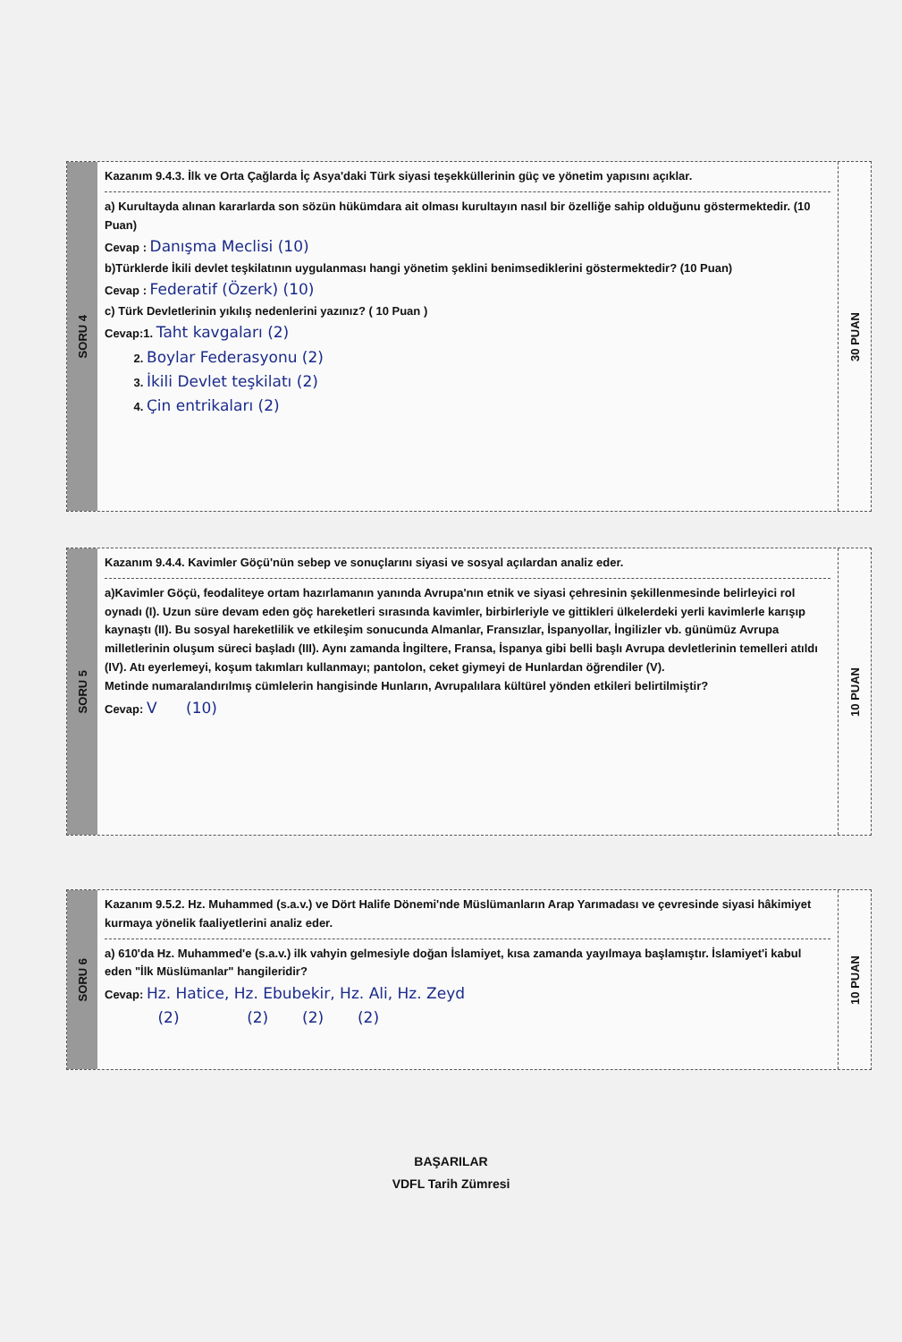SORU 4
Kazanım 9.4.3. İlk ve Orta Çağlarda İç Asya'daki Türk siyasi teşekküllerinin güç ve yönetim yapısını açıklar.
a) Kurultayda alınan kararlarda son sözün hükümdara ait olması kurultayın nasıl bir özelliğe sahip olduğunu göstermektedir. (10 Puan)
Cevap : Danışma Meclisi (10)
b)Türklerde İkili devlet teşkilatının uygulanması hangi yönetim şeklini benimsediklerini göstermektedir? (10 Puan)
Cevap : Federatif (Özerk) (10)
c) Türk Devletlerinin yıkılış nedenlerini yazınız? ( 10 Puan )
Cevap:1. Taht kavgaları (2)
2. Boylar Federasyonu (2)
3. İkili Devlet teşkilatı (2)
4. Çin entrikaları (2)
30 PUAN
SORU 5
Kazanım 9.4.4. Kavimler Göçü'nün sebep ve sonuçlarını siyasi ve sosyal açılardan analiz eder.
a)Kavimler Göçü, feodaliteye ortam hazırlamanın yanında Avrupa'nın etnik ve siyasi çehresinin şekillenmesinde belirleyici rol oynadı (I). Uzun süre devam eden göç hareketleri sırasında kavimler, birbirleriyle ve gittikleri ülkelerdeki yerli kavimlerle karışıp kaynaştı (II). Bu sosyal hareketlilik ve etkileşim sonucunda Almanlar, Fransızlar, İspanyollar, İngilizler vb. günümüz Avrupa milletlerinin oluşum süreci başladı (III). Aynı zamanda İngiltere, Fransa, İspanya gibi belli başlı Avrupa devletlerinin temelleri atıldı (IV). Atı eyerlemeyi, koşum takımları kullanmayı; pantolon, ceket giymeyi de Hunlardan öğrendiler (V).
Metinde numaralandırılmış cümlelerin hangisinde Hunların, Avrupalılara kültürel yönden etkileri belirtilmiştir?
Cevap: V (10)
10 PUAN
SORU 6
Kazanım 9.5.2. Hz. Muhammed (s.a.v.) ve Dört Halife Dönemi'nde Müslümanların Arap Yarımadası ve çevresinde siyasi hâkimiyet kurmaya yönelik faaliyetlerini analiz eder.
a) 610'da Hz. Muhammed'e (s.a.v.) ilk vahyin gelmesiyle doğan İslamiyet, kısa zamanda yayılmaya başlamıştır. İslamiyet'i kabul eden "İlk Müslümanlar" hangileridir?
Cevap: Hz. Hatice, Hz. Ebubekir, Hz. Ali, Hz. Zeyd
(2) (2) (2) (2)
10 PUAN
BAŞARILAR
VDFL Tarih Zümresi